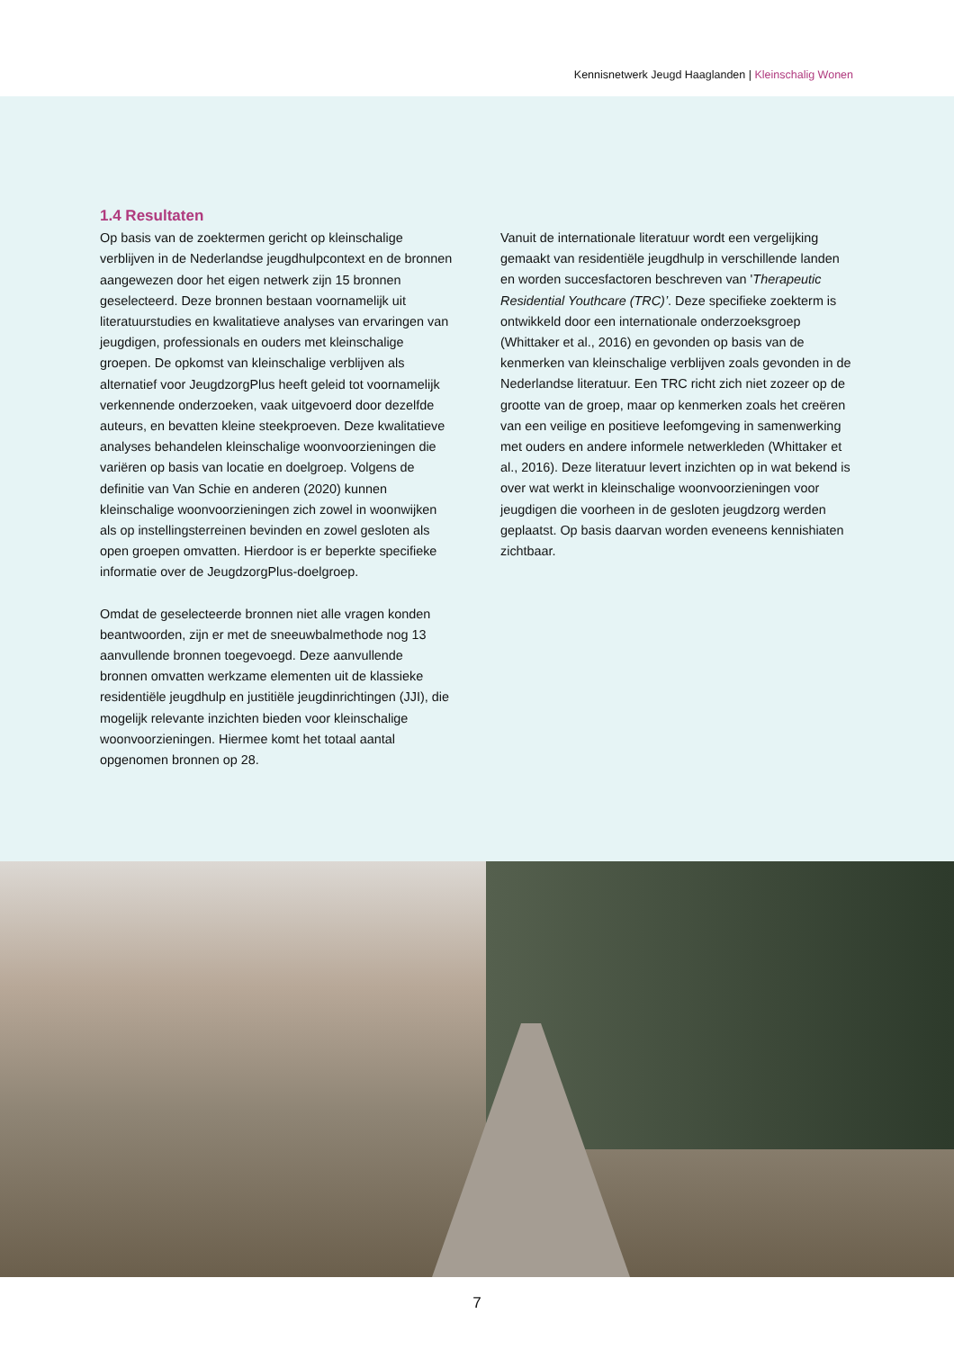Kennisnetwerk Jeugd Haaglanden | Kleinschalig Wonen
1.4 Resultaten
Op basis van de zoektermen gericht op kleinschalige verblijven in de Nederlandse jeugdhulpcontext en de bronnen aangewezen door het eigen netwerk zijn 15 bronnen geselecteerd. Deze bronnen bestaan voornamelijk uit literatuurstudies en kwalitatieve analyses van ervaringen van jeugdigen, professionals en ouders met kleinschalige groepen. De opkomst van kleinschalige verblijven als alternatief voor JeugdzorgPlus heeft geleid tot voornamelijk verkennende onderzoeken, vaak uitgevoerd door dezelfde auteurs, en bevatten kleine steekproeven. Deze kwalitatieve analyses behandelen kleinschalige woonvoorzieningen die variëren op basis van locatie en doelgroep. Volgens de definitie van Van Schie en anderen (2020) kunnen kleinschalige woonvoorzieningen zich zowel in woonwijken als op instellingsterreinen bevinden en zowel gesloten als open groepen omvatten. Hierdoor is er beperkte specifieke informatie over de JeugdzorgPlus-doelgroep.
Omdat de geselecteerde bronnen niet alle vragen konden beantwoorden, zijn er met de sneeuwbalmethode nog 13 aanvullende bronnen toegevoegd. Deze aanvullende bronnen omvatten werkzame elementen uit de klassieke residentiële jeugdhulp en justitiële jeugdinrichtingen (JJI), die mogelijk relevante inzichten bieden voor kleinschalige woonvoorzieningen. Hiermee komt het totaal aantal opgenomen bronnen op 28.
Vanuit de internationale literatuur wordt een vergelijking gemaakt van residentiële jeugdhulp in verschillende landen en worden succesfactoren beschreven van 'Therapeutic Residential Youthcare (TRC)’. Deze specifieke zoekterm is ontwikkeld door een internationale onderzoeksgroep (Whittaker et al., 2016) en gevonden op basis van de kenmerken van kleinschalige verblijven zoals gevonden in de Nederlandse literatuur. Een TRC richt zich niet zozeer op de grootte van de groep, maar op kenmerken zoals het creëren van een veilige en positieve leefomgeving in samenwerking met ouders en andere informele netwerkleden (Whittaker et al., 2016). Deze literatuur levert inzichten op in wat bekend is over wat werkt in kleinschalige woonvoorzieningen voor jeugdigen die voorheen in de gesloten jeugdzorg werden geplaatst. Op basis daarvan worden eveneens kennishiaten zichtbaar.
7